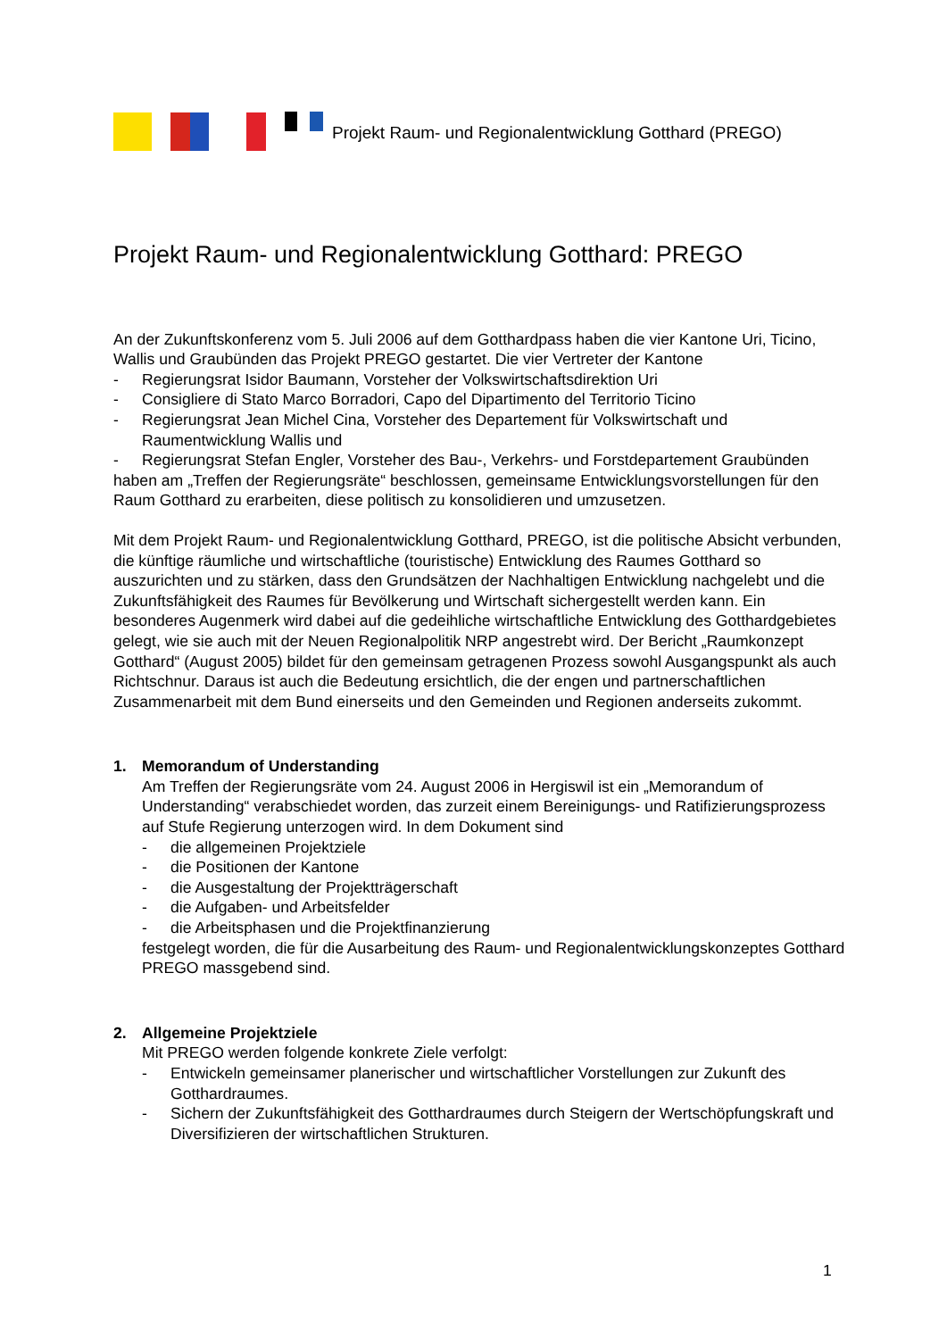Projekt Raum- und Regionalentwicklung Gotthard (PREGO)
Projekt Raum- und Regionalentwicklung Gotthard: PREGO
An der Zukunftskonferenz vom 5. Juli 2006 auf dem Gotthardpass haben die vier Kantone Uri, Ticino, Wallis und Graubünden das Projekt PREGO gestartet. Die vier Vertreter der Kantone
- Regierungsrat Isidor Baumann, Vorsteher der Volkswirtschaftsdirektion Uri
- Consigliere di Stato Marco Borradori, Capo del Dipartimento del Territorio Ticino
- Regierungsrat Jean Michel Cina, Vorsteher des Departement für Volkswirtschaft und Raumentwicklung Wallis und
- Regierungsrat Stefan Engler, Vorsteher des Bau-, Verkehrs- und Forstdepartement Graubünden
haben am „Treffen der Regierungsräte“ beschlossen, gemeinsame Entwicklungsvorstellungen für den Raum Gotthard zu erarbeiten, diese politisch zu konsolidieren und umzusetzen.
Mit dem Projekt Raum- und Regionalentwicklung Gotthard, PREGO, ist die politische Absicht verbunden, die künftige räumliche und wirtschaftliche (touristische) Entwicklung des Raumes Gotthard so auszurichten und zu stärken, dass den Grundsätzen der Nachhaltigen Entwicklung nachgelebt und die Zukunftsfähigkeit des Raumes für Bevölkerung und Wirtschaft sichergestellt werden kann. Ein besonderes Augenmerk wird dabei auf die gedeihliche wirtschaftliche Entwicklung des Gotthardgebietes gelegt, wie sie auch mit der Neuen Regionalpolitik NRP angestrebt wird. Der Bericht „Raumkonzept Gotthard“ (August 2005) bildet für den gemeinsam getragenen Prozess sowohl Ausgangspunkt als auch Richtschnur. Daraus ist auch die Bedeutung ersichtlich, die der engen und partnerschaftlichen Zusammenarbeit mit dem Bund einerseits und den Gemeinden und Regionen anderseits zukommt.
1. Memorandum of Understanding
Am Treffen der Regierungsräte vom 24. August 2006 in Hergiswil ist ein „Memorandum of Understanding“ verabschiedet worden, das zurzeit einem Bereinigungs- und Ratifizierungsprozess auf Stufe Regierung unterzogen wird. In dem Dokument sind
- die allgemeinen Projektziele
- die Positionen der Kantone
- die Ausgestaltung der Projektträgerschaft
- die Aufgaben- und Arbeitsfelder
- die Arbeitsphasen und die Projektfinanzierung
festgelegt worden, die für die Ausarbeitung des Raum- und Regionalentwicklungskonzeptes Gotthard PREGO massgebend sind.
2. Allgemeine Projektziele
Mit PREGO werden folgende konkrete Ziele verfolgt:
- Entwickeln gemeinsamer planerischer und wirtschaftlicher Vorstellungen zur Zukunft des Gotthardraumes.
- Sichern der Zukunftsfähigkeit des Gotthardraumes durch Steigern der Wertschöpfungskraft und Diversifizieren der wirtschaftlichen Strukturen.
1